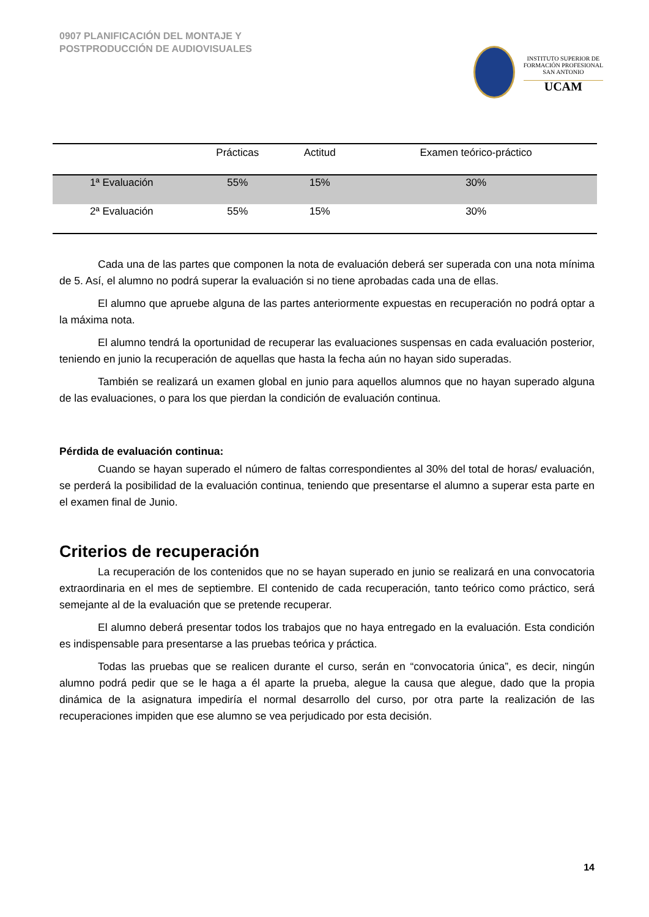0907 PLANIFICACIÓN DEL MONTAJE Y
POSTPRODUCCIÓN DE AUDIOVISUALES
INSTITUTO SUPERIOR DE
FORMACIÓN PROFESIONAL
SAN ANTONIO
UCAM
| | Prácticas | Actitud | Examen teórico-práctico |
| --- | --- | --- | --- |
| 1ª Evaluación | 55% | 15% | 30% |
| 2ª Evaluación | 55% | 15% | 30% |
Cada una de las partes que componen la nota de evaluación deberá ser superada con una nota mínima de 5. Así, el alumno no podrá superar la evaluación si no tiene aprobadas cada una de ellas.
El alumno que apruebe alguna de las partes anteriormente expuestas en recuperación no podrá optar a la máxima nota.
El alumno tendrá la oportunidad de recuperar las evaluaciones suspensas en cada evaluación posterior, teniendo en junio la recuperación de aquellas que hasta la fecha aún no hayan sido superadas.
También se realizará un examen global en junio para aquellos alumnos que no hayan superado alguna de las evaluaciones, o para los que pierdan la condición de evaluación continua.
Pérdida de evaluación continua:
Cuando se hayan superado el número de faltas correspondientes al 30% del total de horas/ evaluación, se perderá la posibilidad de la evaluación continua, teniendo que presentarse el alumno a superar esta parte en el examen final de Junio.
Criterios de recuperación
La recuperación de los contenidos que no se hayan superado en junio se realizará en una convocatoria extraordinaria en el mes de septiembre. El contenido de cada recuperación, tanto teórico como práctico, será semejante al de la evaluación que se pretende recuperar.
El alumno deberá presentar todos los trabajos que no haya entregado en la evaluación. Esta condición es indispensable para presentarse a las pruebas teórica y práctica.
Todas las pruebas que se realicen durante el curso, serán en “convocatoria única”, es decir, ningún alumno podrá pedir que se le haga a él aparte la prueba, alegue la causa que alegue, dado que la propia dinámica de la asignatura impediría el normal desarrollo del curso, por otra parte la realización de las recuperaciones impiden que ese alumno se vea perjudicado por esta decisión.
14